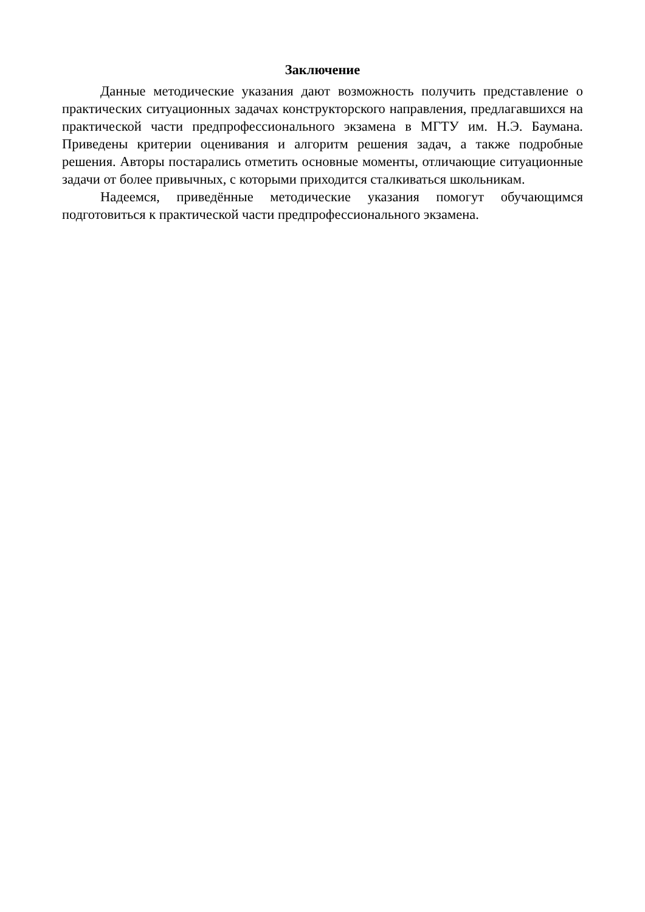Заключение
Данные методические указания дают возможность получить представление о практических ситуационных задачах конструкторского направления, предлагавшихся на практической части предпрофессионального экзамена в МГТУ им. Н.Э. Баумана. Приведены критерии оценивания и алгоритм решения задач, а также подробные решения. Авторы постарались отметить основные моменты, отличающие ситуационные задачи от более привычных, с которыми приходится сталкиваться школьникам.
Надеемся, приведённые методические указания помогут обучающимся подготовиться к практической части предпрофессионального экзамена.